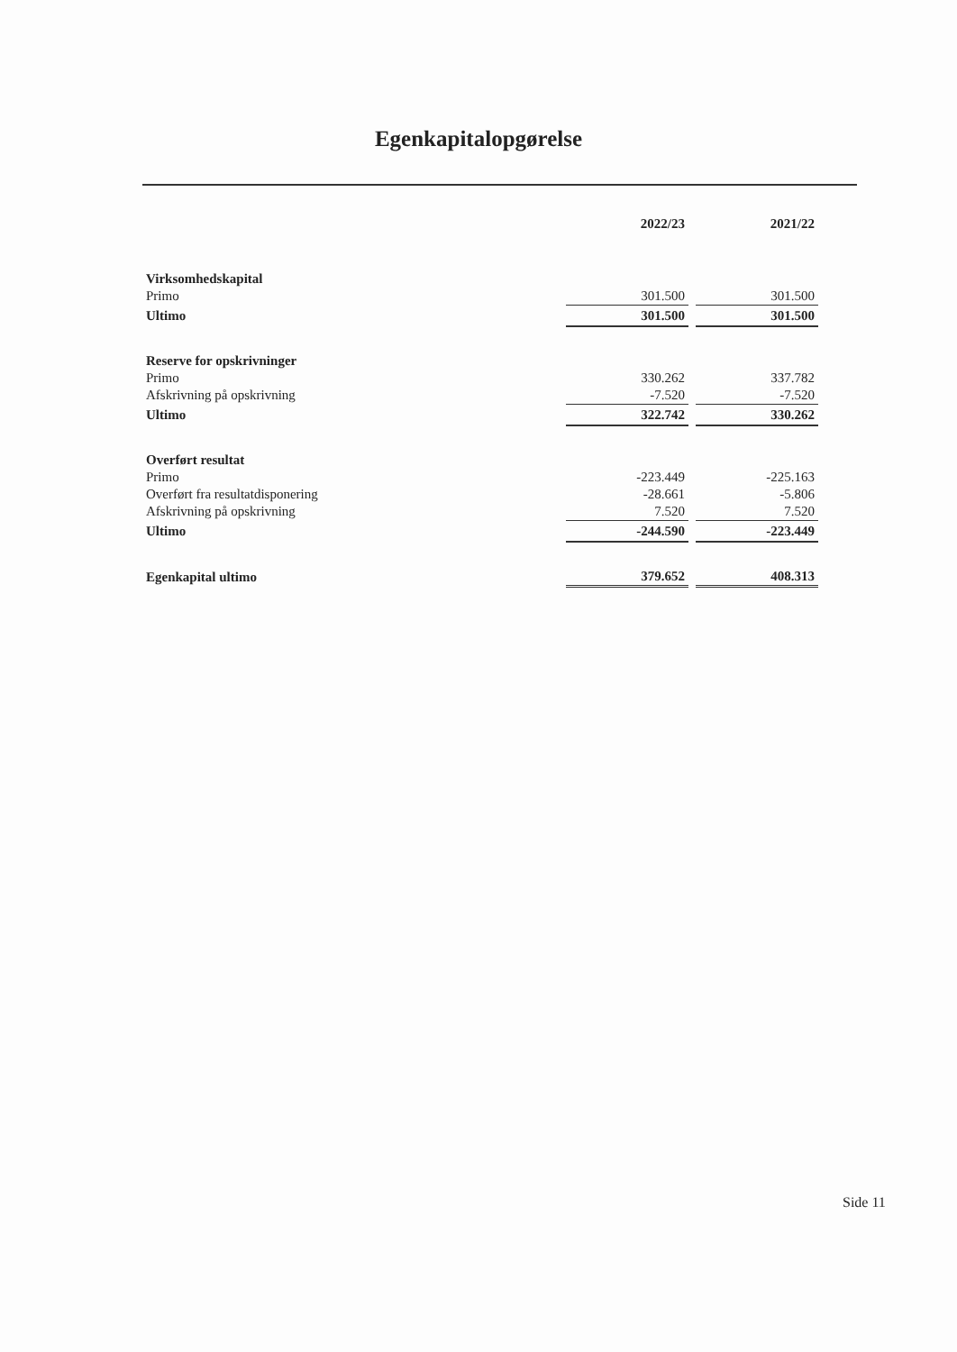Egenkapitalopgørelse
| | 2022/23 | | 2021/22 |
| Virksomhedskapital | | | |
| Primo | 301.500 | | 301.500 |
| Ultimo | 301.500 | | 301.500 |
| Reserve for opskrivninger | | | |
| Primo | 330.262 | | 337.782 |
| Afskrivning på opskrivning | -7.520 | | -7.520 |
| Ultimo | 322.742 | | 330.262 |
| Overført resultat | | | |
| Primo | -223.449 | | -225.163 |
| Overført fra resultatdisponering | -28.661 | | -5.806 |
| Afskrivning på opskrivning | 7.520 | | 7.520 |
| Ultimo | -244.590 | | -223.449 |
| Egenkapital ultimo | 379.652 | | 408.313 |
Side 11